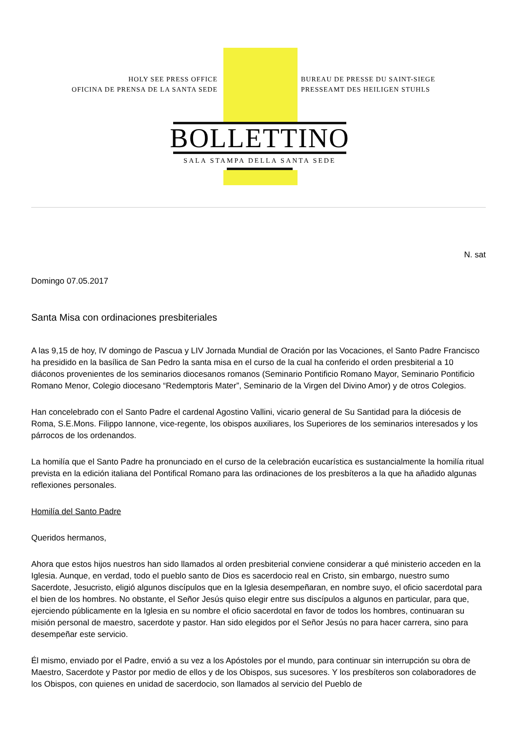HOLY SEE PRESS OFFICE
OFICINA DE PRENSA DE LA SANTA SEDE
BUREAU DE PRESSE DU SAINT-SIEGE
PRESSEAMT DES HEILIGEN STUHLS
BOLLETTINO
SALA STAMPA DELLA SANTA SEDE
N. sat
Domingo 07.05.2017
Santa Misa con ordinaciones presbiteriales
A las 9,15 de hoy, IV domingo de Pascua y LIV Jornada Mundial de Oración por las Vocaciones, el Santo Padre Francisco ha presidido en la basílica de San Pedro la santa misa en el curso de la cual ha conferido el orden presbiterial a 10 diáconos provenientes de los seminarios diocesanos romanos (Seminario Pontificio Romano Mayor, Seminario Pontificio Romano Menor, Colegio diocesano “Redemptoris Mater”, Seminario de la Virgen del Divino Amor) y de otros Colegios.
Han concelebrado con el Santo Padre el cardenal Agostino Vallini, vicario general de Su Santidad para la diócesis de Roma, S.E.Mons. Filippo Iannone, vice-regente, los obispos auxiliares, los Superiores de los seminarios interesados y los párrocos de los ordenandos.
La homilía que el Santo Padre ha pronunciado en el curso de la celebración eucarística es sustancialmente la homilía ritual prevista en la edición italiana del Pontifical Romano para las ordinaciones de los presbíteros a la que ha añadido algunas reflexiones personales.
Homilía del Santo Padre
Queridos hermanos,
Ahora que estos hijos nuestros han sido llamados al orden presbiterial conviene considerar a qué ministerio acceden en la Iglesia. Aunque, en verdad, todo el pueblo santo de Dios es sacerdocio real en Cristo, sin embargo, nuestro sumo Sacerdote, Jesucristo, eligió algunos discípulos que en la Iglesia desempeñaran, en nombre suyo, el oficio sacerdotal para el bien de los hombres. No obstante, el Señor Jesús quiso elegir entre sus discípulos a algunos en particular, para que, ejerciendo públicamente en la Iglesia en su nombre el oficio sacerdotal en favor de todos los hombres, continuaran su misión personal de maestro, sacerdote y pastor. Han sido elegidos por el Señor Jesús no para hacer carrera, sino para desempeñar este servicio.
Él mismo, enviado por el Padre, envió a su vez a los Apóstoles por el mundo, para continuar sin interrupción su obra de Maestro, Sacerdote y Pastor por medio de ellos y de los Obispos, sus sucesores. Y los presbíteros son colaboradores de los Obispos, con quienes en unidad de sacerdocio, son llamados al servicio del Pueblo de